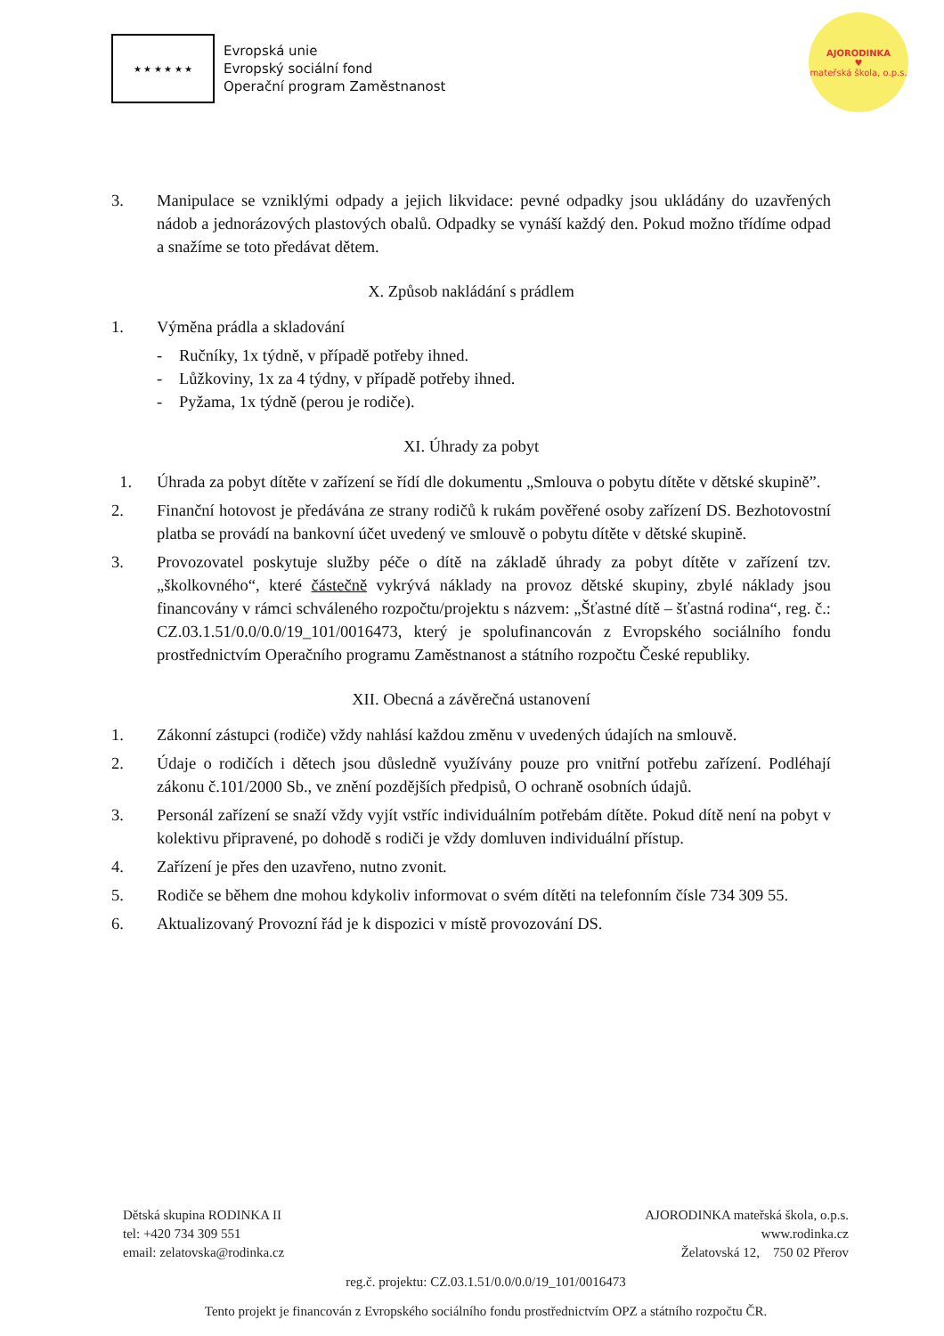★ ★ ★ ★ ★ ★
Evropská unie
Evropský sociální fond
Operační program Zaměstnanost
AJORODINKA
♥
mateřská škola, o.p.s.
3. Manipulace se vzniklými odpady a jejich likvidace: pevné odpadky jsou ukládány do uzavřených nádob a jednorázových plastových obalů. Odpadky se vynáší každý den. Pokud možno třídíme odpad a snažíme se toto předávat dětem.
X. Způsob nakládání s prádlem
1. Výměna prádla a skladování
- Ručníky, 1x týdně, v případě potřeby ihned.
- Lůžkoviny, 1x za 4 týdny, v případě potřeby ihned.
- Pyžama, 1x týdně (perou je rodiče).
XI. Úhrady za pobyt
1. Úhrada za pobyt dítěte v zařízení se řídí dle dokumentu „Smlouva o pobytu dítěte v dětské skupině”.
2. Finanční hotovost je předávána ze strany rodičů k rukám pověřené osoby zařízení DS. Bezhotovostní platba se provádí na bankovní účet uvedený ve smlouvě o pobytu dítěte v dětské skupině.
3. Provozovatel poskytuje služby péče o dítě na základě úhrady za pobyt dítěte v zařízení tzv. „školkovného“, které částečně vykrývá náklady na provoz dětské skupiny, zbylé náklady jsou financovány v rámci schváleného rozpočtu/projektu s názvem: „Šťastné dítě – šťastná rodina“, reg. č.: CZ.03.1.51/0.0/0.0/19_101/0016473, který je spolufinancován z Evropského sociálního fondu prostřednictvím Operačního programu Zaměstnanost a státního rozpočtu České republiky.
XII. Obecná a závěrečná ustanovení
1. Zákonní zástupci (rodiče) vždy nahlásí každou změnu v uvedených údajích na smlouvě.
2. Údaje o rodičích i dětech jsou důsledně využívány pouze pro vnitřní potřebu zařízení. Podléhají zákonu č.101/2000 Sb., ve znění pozdějších předpisů, O ochraně osobních údajů.
3. Personál zařízení se snaží vždy vyjít vstříc individuálním potřebám dítěte. Pokud dítě není na pobyt v kolektivu připravené, po dohodě s rodiči je vždy domluven individuální přístup.
4. Zařízení je přes den uzavřeno, nutno zvonit.
5. Rodiče se během dne mohou kdykoliv informovat o svém dítěti na telefonním čísle 734 309 55.
6. Aktualizovaný Provozní řád je k dispozici v místě provozování DS.
Dětská skupina RODINKA II AJORODINKA mateřská škola, o.p.s.
tel: +420 734 309 551 www.rodinka.cz
email: zelatovska@rodinka.cz Želatovská 12, 750 02 Přerov
reg.č. projektu: CZ.03.1.51/0.0/0.0/19_101/0016473
Tento projekt je financován z Evropského sociálního fondu prostřednictvím OPZ a státního rozpočtu ČR.